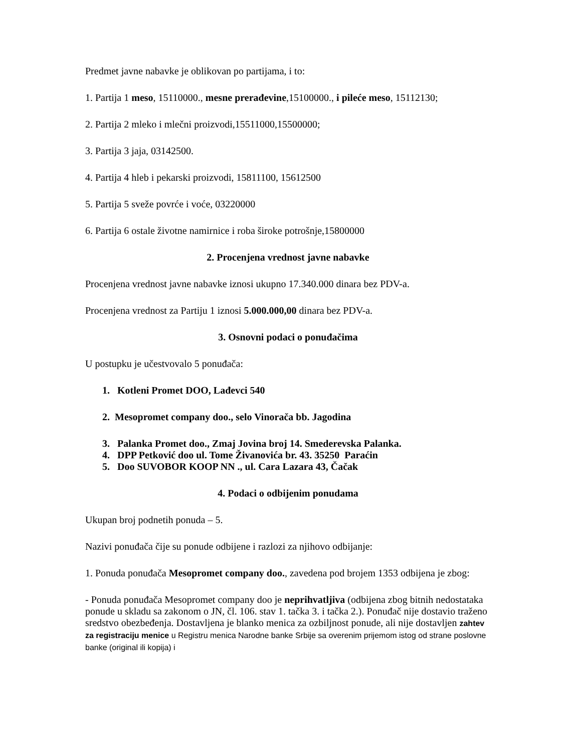Predmet javne nabavke je oblikovan po partijama, i to:
1. Partija 1 meso, 15110000., mesne prerađevine,15100000., i pileće meso, 15112130;
2. Partija 2 mleko i mlečni proizvodi,15511000,15500000;
3. Partija 3 jaja, 03142500.
4. Partija 4 hleb i pekarski proizvodi, 15811100, 15612500
5. Partija 5 sveže povrće i voće, 03220000
6. Partija 6 ostale životne namirnice i roba široke potrošnje,15800000
2. Procenjena vrednost javne nabavke
Procenjena vrednost javne nabavke iznosi ukupno 17.340.000 dinara bez PDV-a.
Procenjena vrednost za Partiju 1 iznosi 5.000.000,00 dinara bez PDV-a.
3. Osnovni podaci o ponuđačima
U postupku je učestvovalo 5 ponuđača:
1. Kotleni Promet DOO, Lađevci 540
2. Mesopromet company doo., selo Vinorača bb. Jagodina
3. Palanka Promet doo., Zmaj Jovina broj 14. Smederevska Palanka.
4. DPP Petković doo ul. Tome Živanovića br. 43. 35250 Paraćin
5. Doo SUVOBOR KOOP NN ., ul. Cara Lazara 43, Čačak
4. Podaci o odbijenim ponudama
Ukupan broj podnetih ponuda – 5.
Nazivi ponuđača čije su ponude odbijene i razlozi za njihovo odbijanje:
1. Ponuda ponuđača Mesopromet company doo., zavedena pod brojem 1353 odbijena je zbog:
- Ponuda ponuđača Mesopromet company doo je neprihvatljiva (odbijena zbog bitnih nedostataka ponude u skladu sa zakonom o JN, čl. 106. stav 1. tačka 3. i tačka 2.). Ponuđač nije dostavio traženo sredstvo obezbeđenja. Dostavljena je blanko menica za ozbiljnost ponude, ali nije dostavljen zahtev za registraciju menice u Registru menica Narodne banke Srbije sa overenim prijemom istog od strane poslovne banke (original ili kopija) i